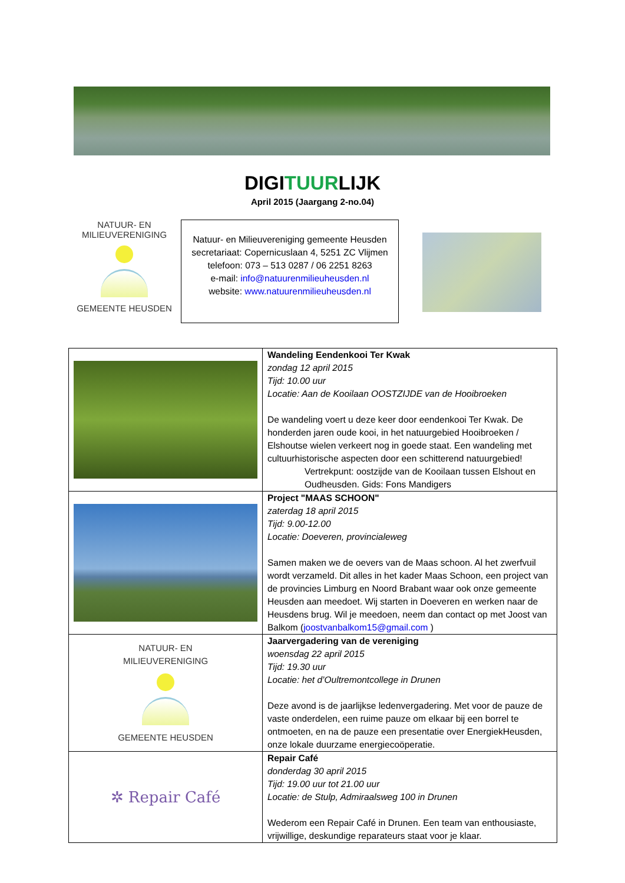DIGITUURLIJK
April 2015 (Jaargang 2-no.04)
NATUUR- EN
MILIEUVERENIGING
GEMEENTE HEUSDEN
Natuur- en Milieuvereniging gemeente Heusden
secretariaat: Copernicuslaan 4, 5251 ZC Vlijmen
telefoon: 073 – 513 0287 / 06 2251 8263
e-mail: info@natuurenmilieuheusden.nl
website: www.natuurenmilieuheusden.nl
| | Wandeling Eendenkooi Ter Kwak zondag 12 april 2015 Tijd: 10.00 uur Locatie: Aan de Kooilaan OOSTZIJDE van de Hooibroeken De wandeling voert u deze keer door eendenkooi Ter Kwak. De honderden jaren oude kooi, in het natuurgebied Hooibroeken / Elshoutse wielen verkeert nog in goede staat. Een wandeling met cultuurhistorische aspecten door een schitterend natuurgebied! Vertrekpunt: oostzijde van de Kooilaan tussen Elshout en Oudheusden. Gids: Fons Mandigers |
| | Project "MAAS SCHOON" zaterdag 18 april 2015 Tijd: 9.00-12.00 Locatie: Doeveren, provincialeweg Samen maken we de oevers van de Maas schoon. Al het zwerfvuil wordt verzameld. Dit alles in het kader Maas Schoon, een project van de provincies Limburg en Noord Brabant waar ook onze gemeente Heusden aan meedoet. Wij starten in Doeveren en werken naar de Heusdens brug. Wil je meedoen, neem dan contact op met Joost van Balkom ( joostvanbalkom15@gmail.com ) |
| NATUUR- EN MILIEUVERENIGING GEMEENTE HEUSDEN | Jaarvergadering van de vereniging woensdag 22 april 2015 Tijd: 19.30 uur Locatie: het d’Oultremontcollege in Drunen Deze avond is de jaarlijkse ledenvergadering. Met voor de pauze de vaste onderdelen, een ruime pauze om elkaar bij een borrel te ontmoeten, en na de pauze een presentatie over EnergiekHeusden, onze lokale duurzame energiecoöperatie. |
| ✲ Repair Café | Repair Café donderdag 30 april 2015 Tijd: 19.00 uur tot 21.00 uur Locatie: de Stulp, Admiraalsweg 100 in Drunen Wederom een Repair Café in Drunen. Een team van enthousiaste, vrijwillige, deskundige reparateurs staat voor je klaar. |